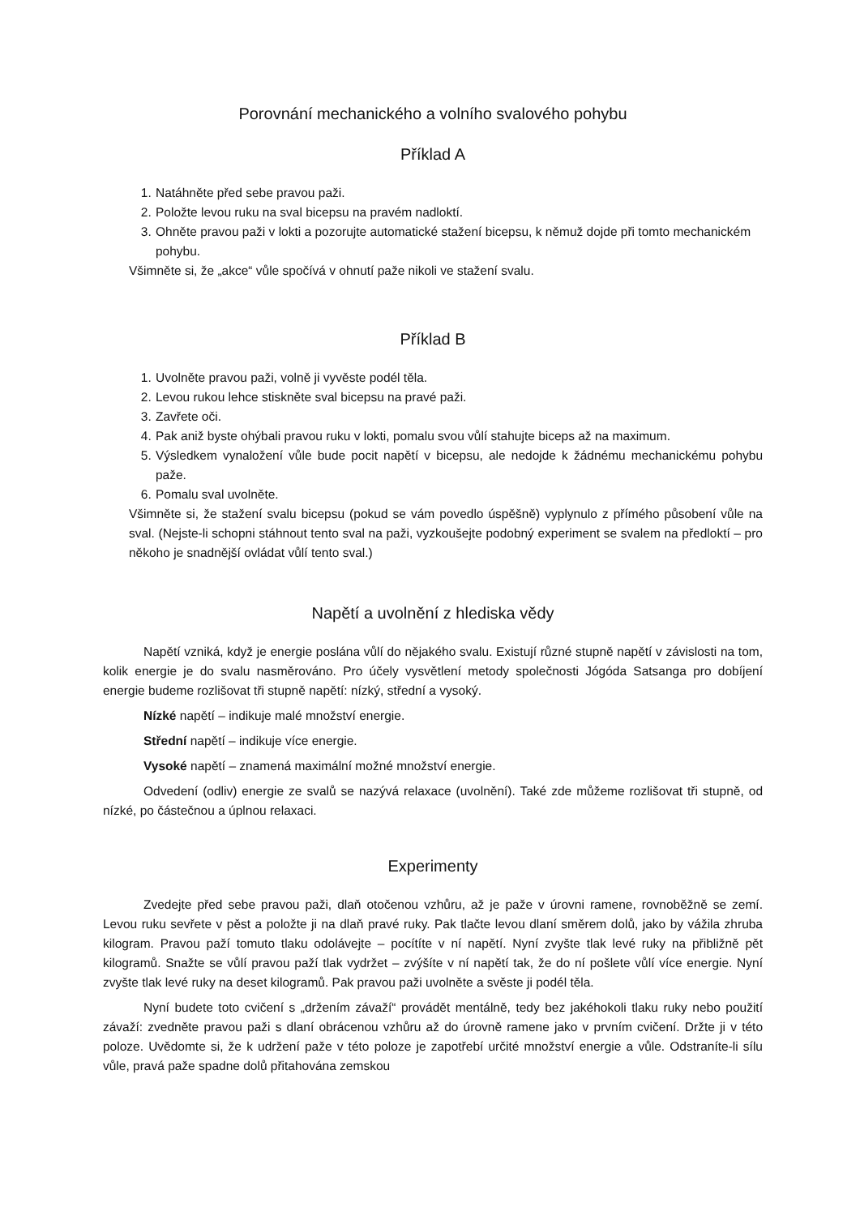Porovnání mechanického a volního svalového pohybu
Příklad A
1. Natáhněte před sebe pravou paži.
2. Položte levou ruku na sval bicepsu na pravém nadloktí.
3. Ohněte pravou paži v lokti a pozorujte automatické stažení bicepsu, k němuž dojde při tomto mechanickém pohybu.
Všimněte si, že „akce“ vůle spočívá v ohnutí paže nikoli ve stažení svalu.
Příklad B
1. Uvolněte pravou paži, volně ji vyvěste podél těla.
2. Levou rukou lehce stiskněte sval bicepsu na pravé paži.
3. Zavřete oči.
4. Pak aniž byste ohýbali pravou ruku v lokti, pomalu svou vůlí stahujte biceps až na maximum.
5. Výsledkem vynaložení vůle bude pocit napětí v bicepsu, ale nedojde k žádnému mechanickému pohybu paže.
6. Pomalu sval uvolněte.
Všimněte si, že stažení svalu bicepsu (pokud se vám povedlo úspěšně) vyplynulo z přímého působení vůle na sval. (Nejste-li schopni stáhnout tento sval na paži, vyzkoušejte podobný experiment se svalem na předloktí – pro někoho je snadnější ovládat vůlí tento sval.)
Napětí a uvolnění z hlediska vědy
Napětí vzniká, když je energie poslána vůlí do nějakého svalu. Existují různé stupně napětí v závislosti na tom, kolik energie je do svalu nasměrováno. Pro účely vysvětlení metody společnosti Jógóda Satsanga pro dobíjení energie budeme rozlišovat tři stupně napětí: nízký, střední a vysoký.
Nízké napětí – indikuje malé množství energie.
Střední napětí – indikuje více energie.
Vysoké napětí – znamená maximální možné množství energie.
Odvedení (odliv) energie ze svalů se nazývá relaxace (uvolnění). Také zde můžeme rozlišovat tři stupně, od nízké, po částečnou a úplnou relaxaci.
Experimenty
Zvedejte před sebe pravou paži, dlaň otočenou vzhůru, až je paže v úrovni ramene, rovnoběžně se zemí. Levou ruku sevřete v pěst a položte ji na dlaň pravé ruky. Pak tlačte levou dlaní směrem dolů, jako by vážila zhruba kilogram. Pravou paží tomuto tlaku odolávejte – pocítíte v ní napětí. Nyní zvyšte tlak levé ruky na přibližně pět kilogramů. Snažte se vůlí pravou paží tlak vydržet – zvýšíte v ní napětí tak, že do ní pošlete vůlí více energie. Nyní zvyšte tlak levé ruky na deset kilogramů. Pak pravou paži uvolněte a svěste ji podél těla.
Nyní budete toto cvičení s „držením závaží“ provádět mentálně, tedy bez jakéhokoli tlaku ruky nebo použití závaží: zvedněte pravou paži s dlaní obrácenou vzhůru až do úrovně ramene jako v prvním cvičení. Držte ji v této poloze. Uvědomte si, že k udržení paže v této poloze je zapotřebí určité množství energie a vůle. Odstraníte-li sílu vůle, pravá paže spadne dolů přitahována zemskou